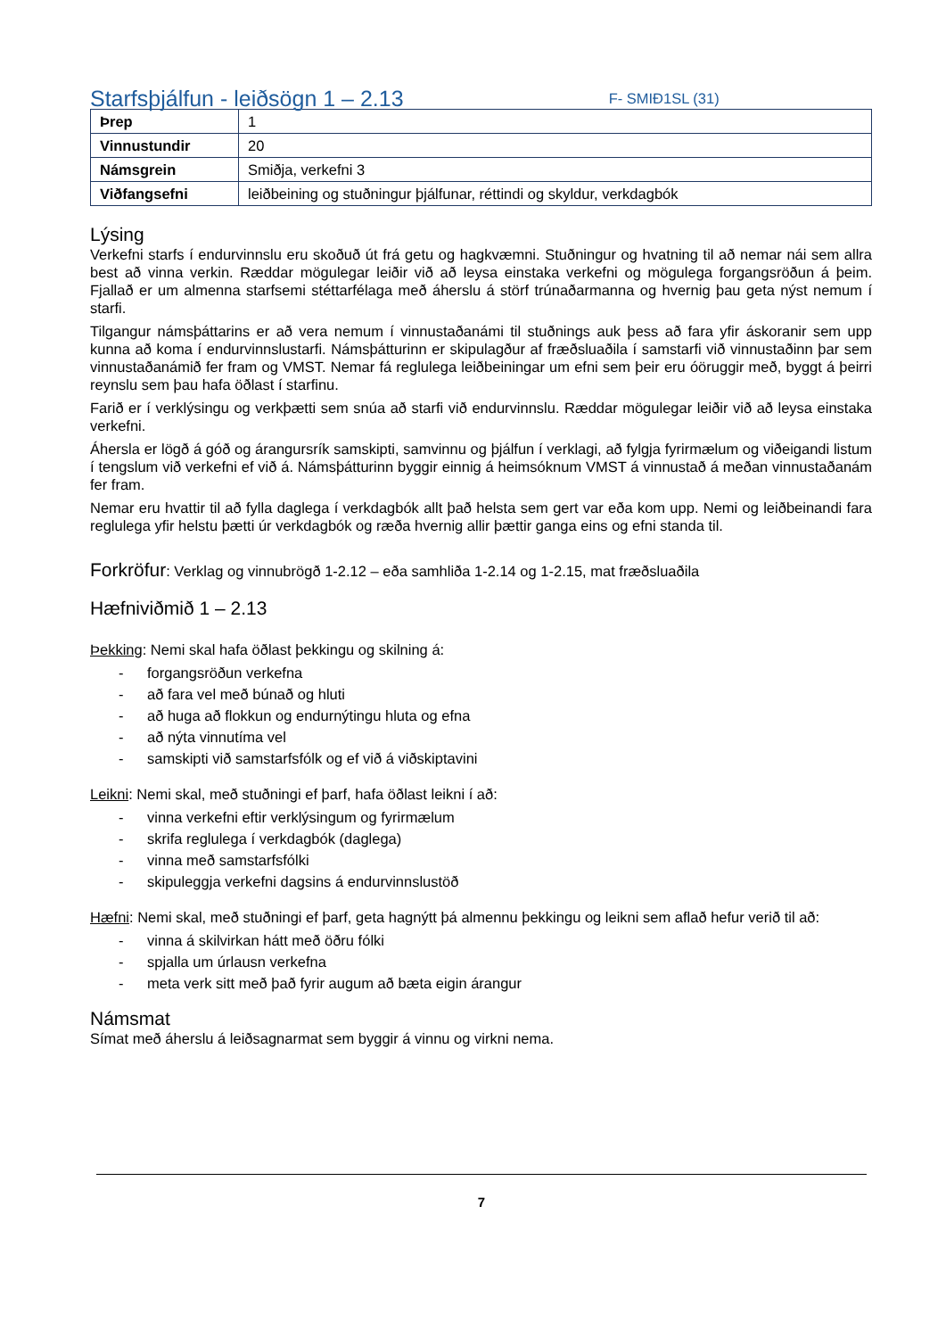Starfsþjálfun - leiðsögn 1 – 2.13 F- SMIÐ1SL (31)
| Þrep | 1 |
| Vinnustundir | 20 |
| Námsgrein | Smiðja, verkefni 3 |
| Viðfangsefni | leiðbeining og stuðningur þjálfunar, réttindi og skyldur, verkdagbók |
Lýsing
Verkefni starfs í endurvinnslu eru skoðuð út frá getu og hagkvæmni. Stuðningur og hvatning til að nemar nái sem allra best að vinna verkin. Ræddar mögulegar leiðir við að leysa einstaka verkefni og mögulega forgangsröðun á þeim. Fjallað er um almenna starfsemi stéttarfélaga með áherslu á störf trúnaðarmanna og hvernig þau geta nýst nemum í starfi.
Tilgangur námsþáttarins er að vera nemum í vinnustaðanámi til stuðnings auk þess að fara yfir áskoranir sem upp kunna að koma í endurvinnslustarfi. Námsþátturinn er skipulagður af fræðsluaðila í samstarfi við vinnustaðinn þar sem vinnustaðanámið fer fram og VMST. Nemar fá reglulega leiðbeiningar um efni sem þeir eru óöruggir með, byggt á þeirri reynslu sem þau hafa öðlast í starfinu.
Farið er í verklýsingu og verkþætti sem snúa að starfi við endurvinnslu. Ræddar mögulegar leiðir við að leysa einstaka verkefni.
Áhersla er lögð á góð og árangursrík samskipti, samvinnu og þjálfun í verklagi, að fylgja fyrirmælum og viðeigandi listum í tengslum við verkefni ef við á. Námsþátturinn byggir einnig á heimsóknum VMST á vinnustað á meðan vinnustaðanám fer fram.
Nemar eru hvattir til að fylla daglega í verkdagbók allt það helsta sem gert var eða kom upp. Nemi og leiðbeinandi fara reglulega yfir helstu þætti úr verkdagbók og ræða hvernig allir þættir ganga eins og efni standa til.
Forkröfur: Verklag og vinnubrögð 1-2.12 – eða samhliða 1-2.14 og 1-2.15, mat fræðsluaðila
Hæfniviðmið 1 – 2.13
Þekking: Nemi skal hafa öðlast þekkingu og skilning á:
- forgangsröðun verkefna
- að fara vel með búnað og hluti
- að huga að flokkun og endurnýtingu hluta og efna
- að nýta vinnutíma vel
- samskipti við samstarfsfólk og ef við á viðskiptavini
Leikni: Nemi skal, með stuðningi ef þarf, hafa öðlast leikni í að:
- vinna verkefni eftir verklýsingum og fyrirmælum
- skrifa reglulega í verkdagbók (daglega)
- vinna með samstarfsfólki
- skipuleggja verkefni dagsins á endurvinnslustöð
Hæfni: Nemi skal, með stuðningi ef þarf, geta hagnýtt þá almennu þekkingu og leikni sem aflað hefur verið til að:
- vinna á skilvirkan hátt með öðru fólki
- spjalla um úrlausn verkefna
- meta verk sitt með það fyrir augum að bæta eigin árangur
Námsmat
Símat með áherslu á leiðsagnarmat sem byggir á vinnu og virkni nema.
7